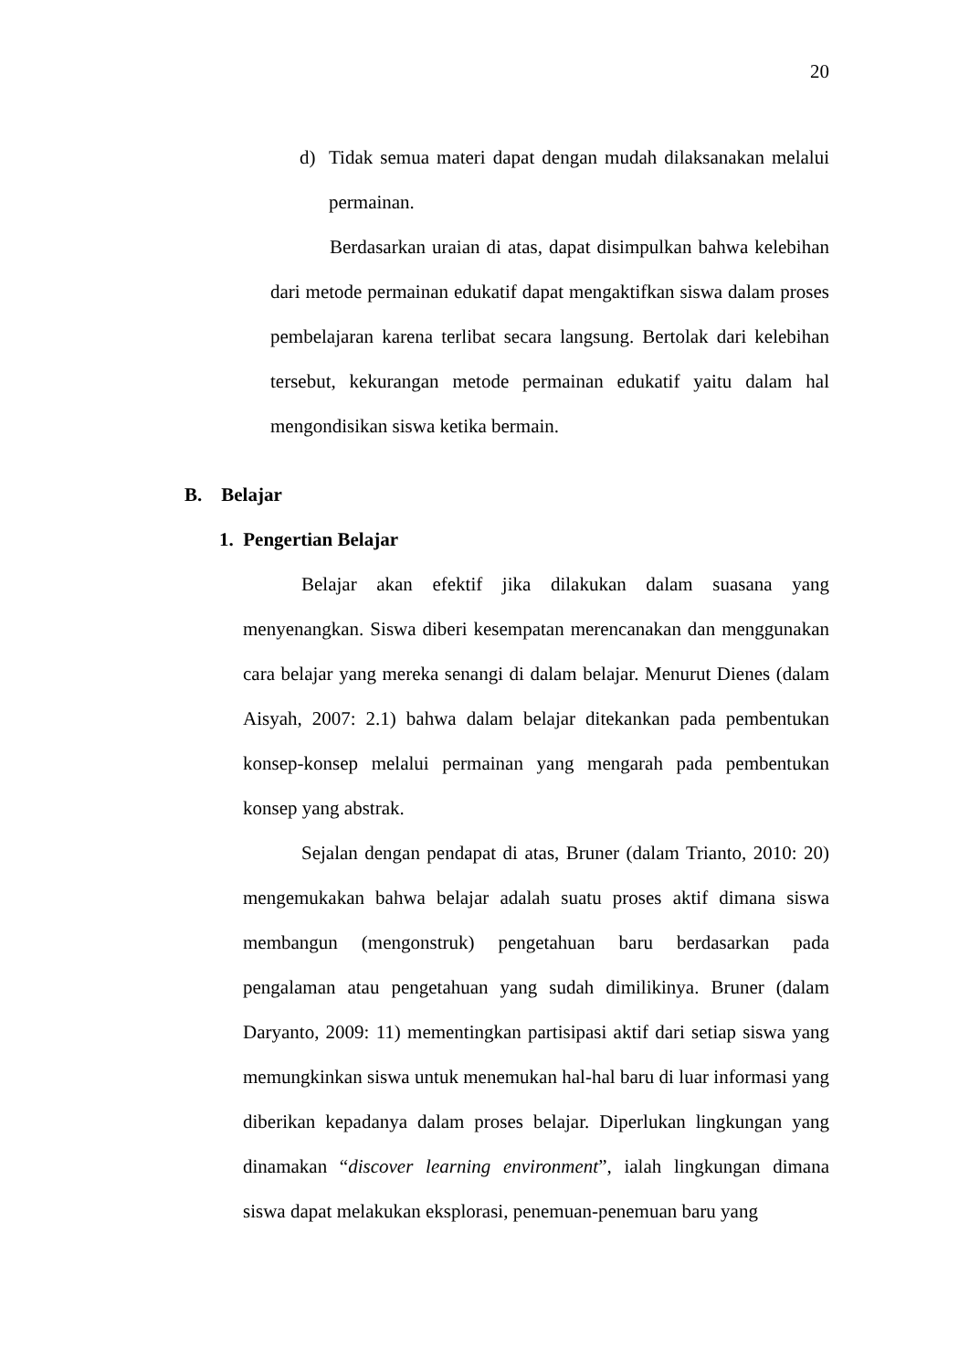20
d)
Tidak semua materi dapat dengan mudah dilaksanakan melalui permainan.
Berdasarkan uraian di atas, dapat disimpulkan bahwa kelebihan dari metode permainan edukatif dapat mengaktifkan siswa dalam proses pembelajaran karena terlibat secara langsung. Bertolak dari kelebihan tersebut, kekurangan metode permainan edukatif yaitu dalam hal mengondisikan siswa ketika bermain.
B. Belajar
1. Pengertian Belajar
Belajar akan efektif jika dilakukan dalam suasana yang menyenangkan. Siswa diberi kesempatan merencanakan dan menggunakan cara belajar yang mereka senangi di dalam belajar. Menurut Dienes (dalam Aisyah, 2007: 2.1) bahwa dalam belajar ditekankan pada pembentukan konsep-konsep melalui permainan yang mengarah pada pembentukan konsep yang abstrak.
Sejalan dengan pendapat di atas, Bruner (dalam Trianto, 2010: 20) mengemukakan bahwa belajar adalah suatu proses aktif dimana siswa membangun (mengonstruk) pengetahuan baru berdasarkan pada pengalaman atau pengetahuan yang sudah dimilikinya. Bruner (dalam Daryanto, 2009: 11) mementingkan partisipasi aktif dari setiap siswa yang memungkinkan siswa untuk menemukan hal-hal baru di luar informasi yang diberikan kepadanya dalam proses belajar. Diperlukan lingkungan yang dinamakan “discover learning environment”, ialah lingkungan dimana siswa dapat melakukan eksplorasi, penemuan-penemuan baru yang